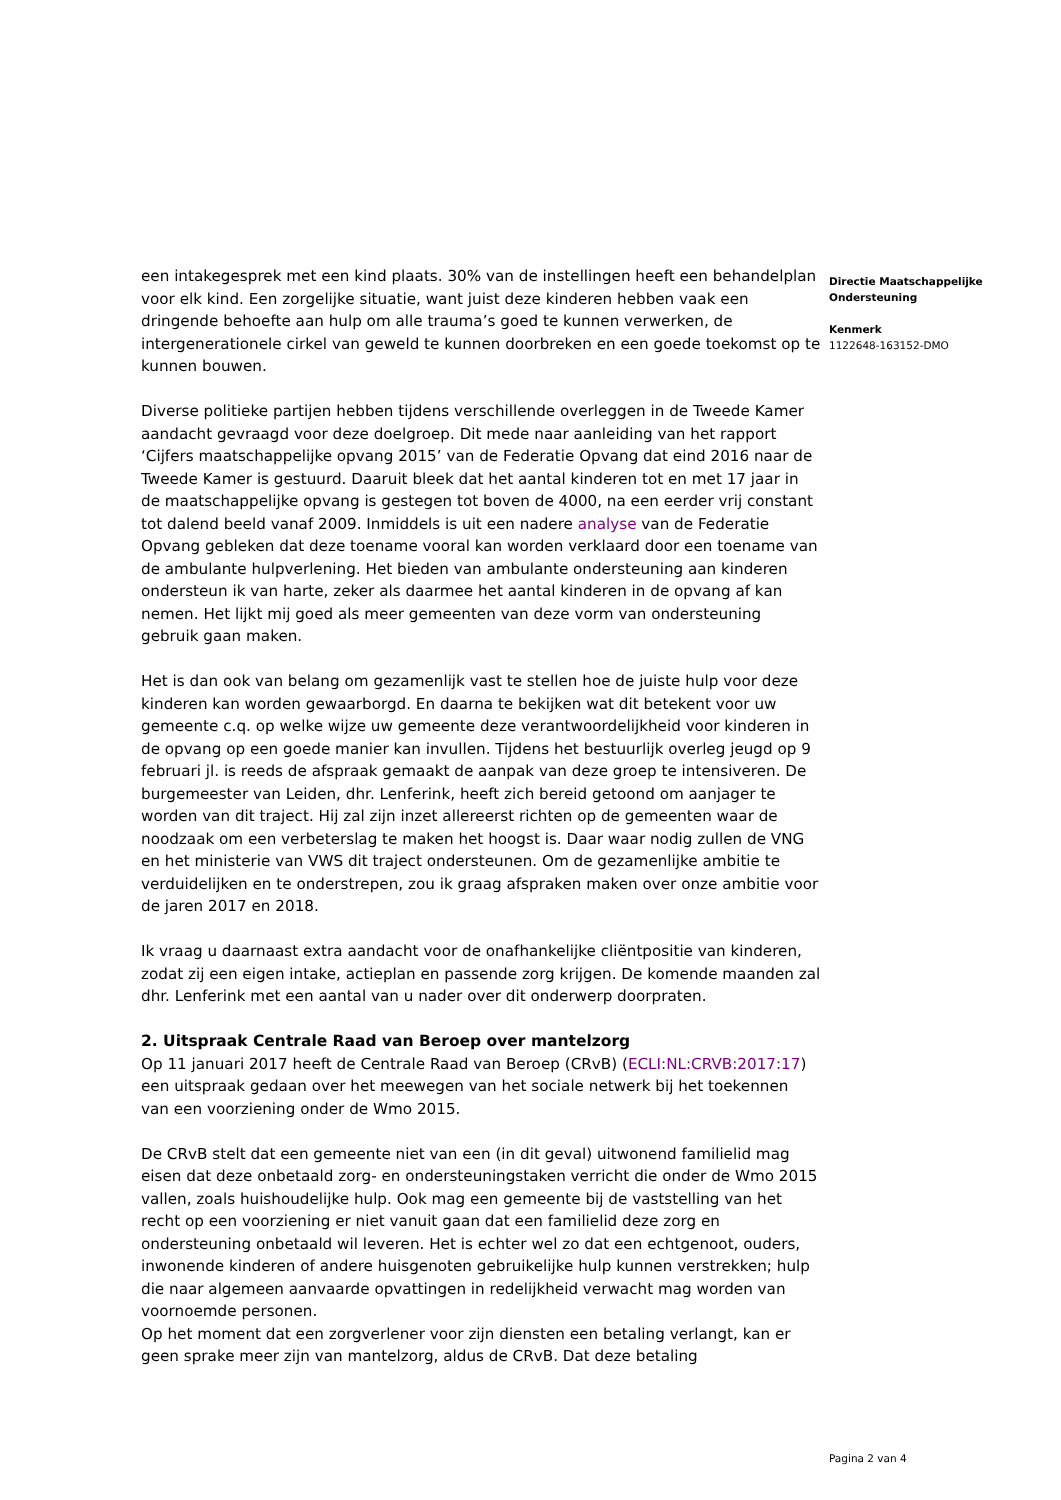een intakegesprek met een kind plaats. 30% van de instellingen heeft een behandelplan voor elk kind. Een zorgelijke situatie, want juist deze kinderen hebben vaak een dringende behoefte aan hulp om alle trauma’s goed te kunnen verwerken, de intergenerationele cirkel van geweld te kunnen doorbreken en een goede toekomst op te kunnen bouwen.
Diverse politieke partijen hebben tijdens verschillende overleggen in de Tweede Kamer aandacht gevraagd voor deze doelgroep. Dit mede naar aanleiding van het rapport ‘Cijfers maatschappelijke opvang 2015’ van de Federatie Opvang dat eind 2016 naar de Tweede Kamer is gestuurd. Daaruit bleek dat het aantal kinderen tot en met 17 jaar in de maatschappelijke opvang is gestegen tot boven de 4000, na een eerder vrij constant tot dalend beeld vanaf 2009. Inmiddels is uit een nadere analyse van de Federatie Opvang gebleken dat deze toename vooral kan worden verklaard door een toename van de ambulante hulpverlening. Het bieden van ambulante ondersteuning aan kinderen ondersteun ik van harte, zeker als daarmee het aantal kinderen in de opvang af kan nemen. Het lijkt mij goed als meer gemeenten van deze vorm van ondersteuning gebruik gaan maken.
Het is dan ook van belang om gezamenlijk vast te stellen hoe de juiste hulp voor deze kinderen kan worden gewaarborgd. En daarna te bekijken wat dit betekent voor uw gemeente c.q. op welke wijze uw gemeente deze verantwoordelijkheid voor kinderen in de opvang op een goede manier kan invullen. Tijdens het bestuurlijk overleg jeugd op 9 februari jl. is reeds de afspraak gemaakt de aanpak van deze groep te intensiveren. De burgemeester van Leiden, dhr. Lenferink, heeft zich bereid getoond om aanjager te worden van dit traject. Hij zal zijn inzet allereerst richten op de gemeenten waar de noodzaak om een verbeterslag te maken het hoogst is. Daar waar nodig zullen de VNG en het ministerie van VWS dit traject ondersteunen. Om de gezamenlijke ambitie te verduidelijken en te onderstrepen, zou ik graag afspraken maken over onze ambitie voor de jaren 2017 en 2018.
Ik vraag u daarnaast extra aandacht voor de onafhankelijke cliëntpositie van kinderen, zodat zij een eigen intake, actieplan en passende zorg krijgen. De komende maanden zal dhr. Lenferink met een aantal van u nader over dit onderwerp doorpraten.
2. Uitspraak Centrale Raad van Beroep over mantelzorg
Op 11 januari 2017 heeft de Centrale Raad van Beroep (CRvB) (ECLI:NL:CRVB:2017:17) een uitspraak gedaan over het meewegen van het sociale netwerk bij het toekennen van een voorziening onder de Wmo 2015.
De CRvB stelt dat een gemeente niet van een (in dit geval) uitwonend familielid mag eisen dat deze onbetaald zorg- en ondersteuningstaken verricht die onder de Wmo 2015 vallen, zoals huishoudelijke hulp. Ook mag een gemeente bij de vaststelling van het recht op een voorziening er niet vanuit gaan dat een familielid deze zorg en ondersteuning onbetaald wil leveren. Het is echter wel zo dat een echtgenoot, ouders, inwonende kinderen of andere huisgenoten gebruikelijke hulp kunnen verstrekken; hulp die naar algemeen aanvaarde opvattingen in redelijkheid verwacht mag worden van voornoemde personen.
Op het moment dat een zorgverlener voor zijn diensten een betaling verlangt, kan er geen sprake meer zijn van mantelzorg, aldus de CRvB. Dat deze betaling
Directie Maatschappelijke Ondersteuning
Kenmerk
1122648-163152-DMO
Pagina 2 van 4